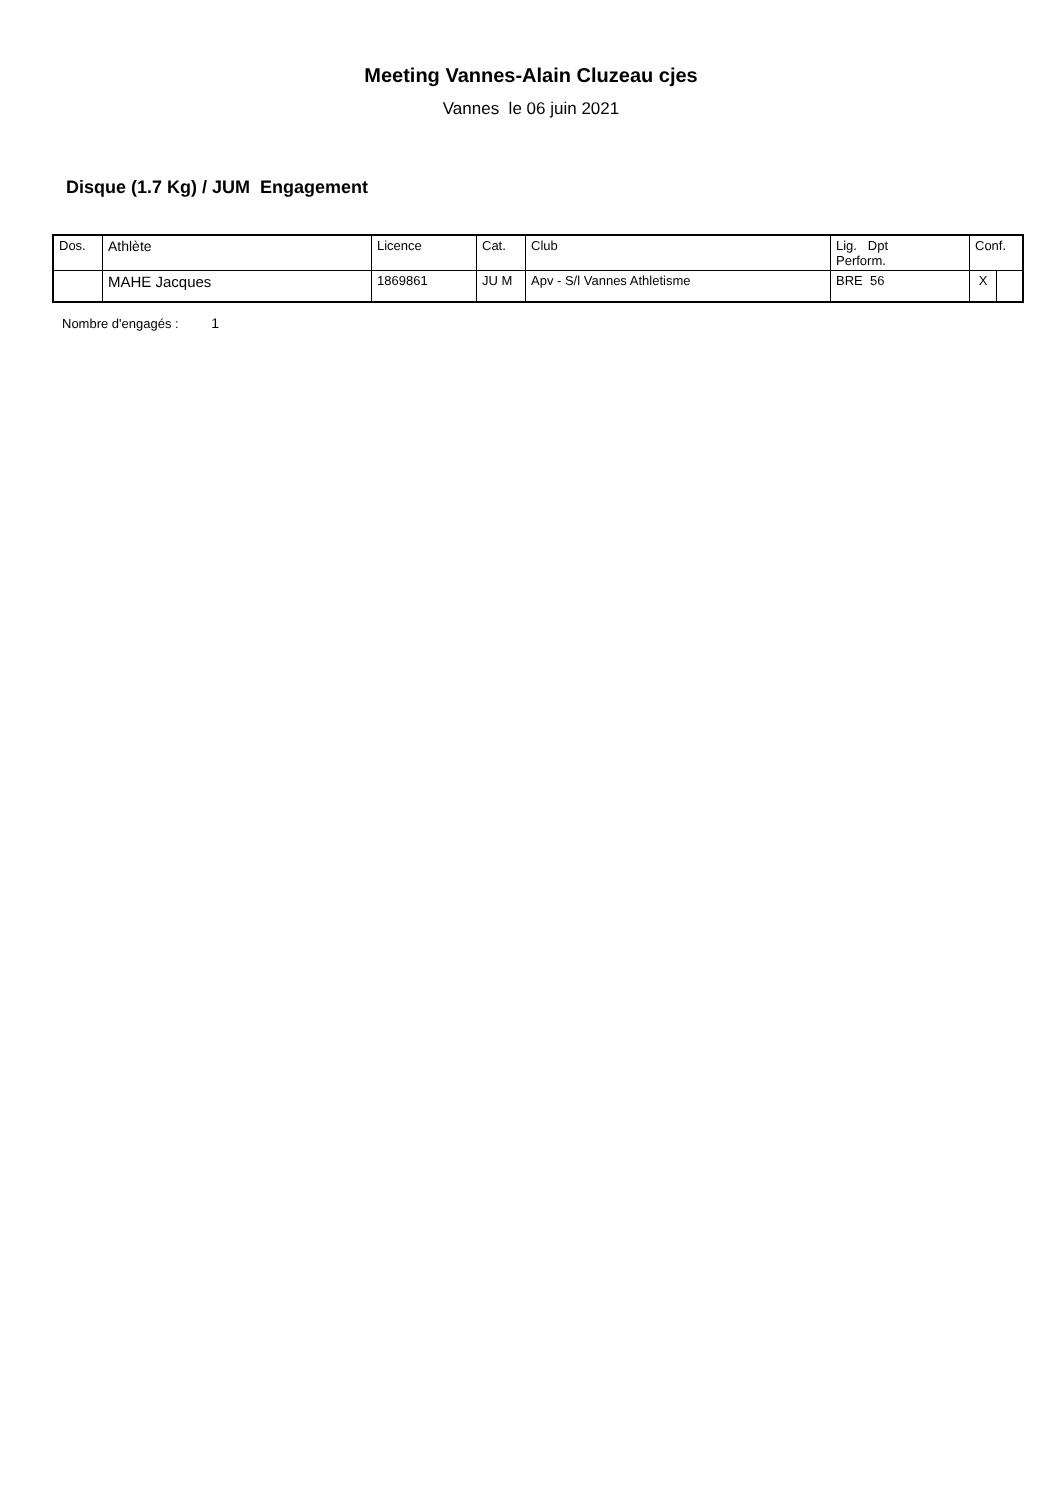Meeting Vannes-Alain Cluzeau cjes
Vannes le 06 juin 2021
Disque (1.7 Kg) / JUM Engagement
| Dos. | Athlète | Licence | Cat. | Club | Lig. Dpt Perform. | Conf. | |
| | MAHE Jacques | 1869861 | JU M | Apv - S/l Vannes Athletisme | BRE 56 | X | |
Nombre d'engagés : 1